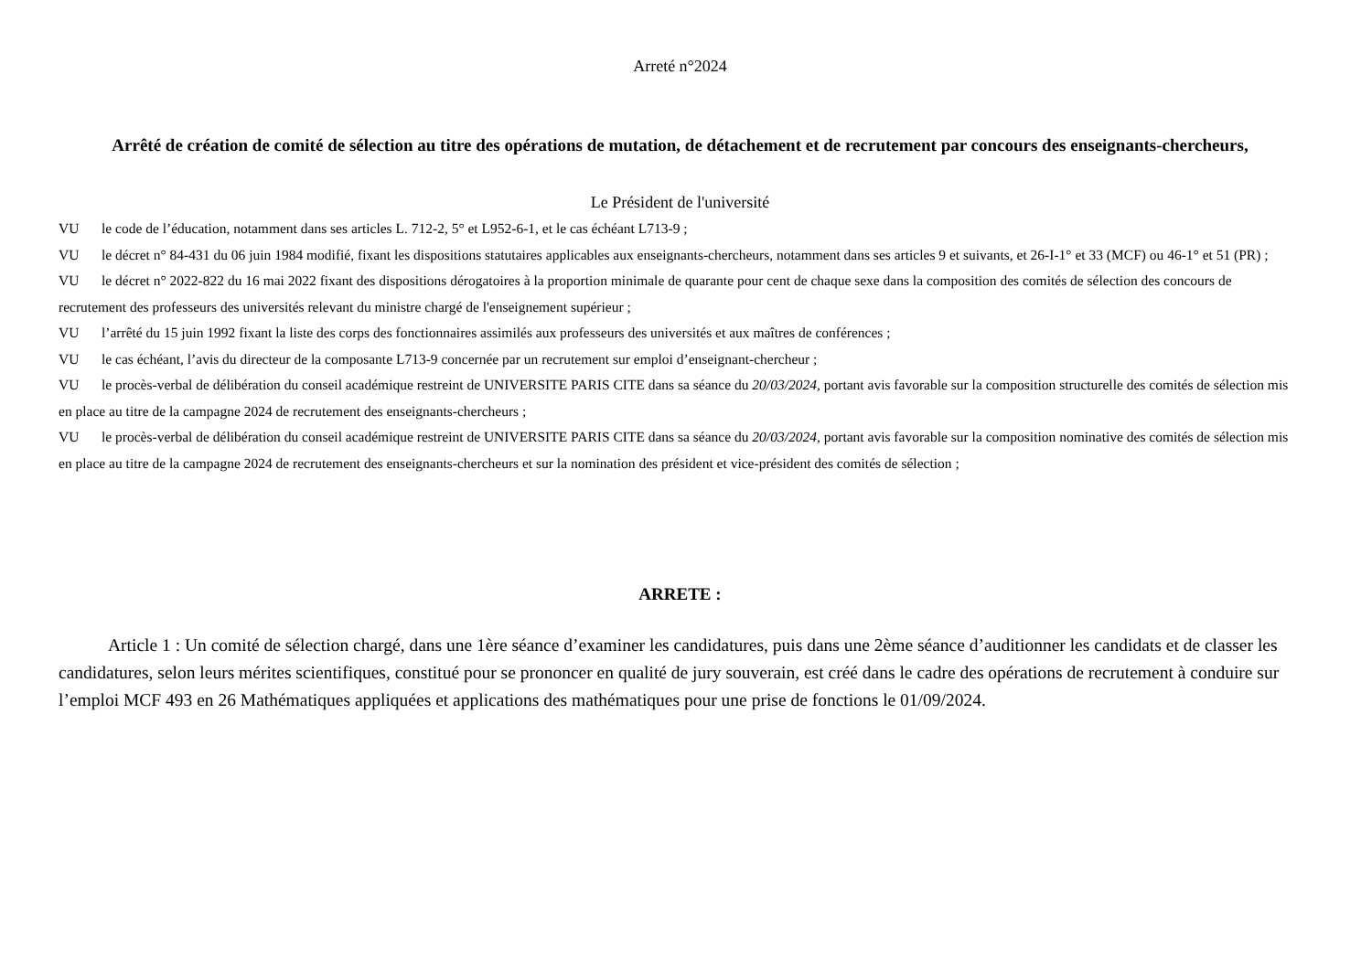Arreté n°2024
Arrêté de création de comité de sélection au titre des opérations de mutation, de détachement et de recrutement par concours des enseignants-chercheurs,
Le Président de l'université
VU le code de l’éducation, notamment dans ses articles L. 712-2, 5° et L952-6-1, et le cas échéant L713-9 ;
VU le décret n° 84-431 du 06 juin 1984 modifié, fixant les dispositions statutaires applicables aux enseignants-chercheurs, notamment dans ses articles 9 et suivants, et 26-I-1° et 33 (MCF) ou 46-1° et 51 (PR) ;
VU le décret n° 2022-822 du 16 mai 2022 fixant des dispositions dérogatoires à la proportion minimale de quarante pour cent de chaque sexe dans la composition des comités de sélection des concours de recrutement des professeurs des universités relevant du ministre chargé de l'enseignement supérieur ;
VU l’arrêté du 15 juin 1992 fixant la liste des corps des fonctionnaires assimilés aux professeurs des universités et aux maîtres de conférences ;
VU le cas échéant, l’avis du directeur de la composante L713-9 concernée par un recrutement sur emploi d’enseignant-chercheur ;
VU le procès-verbal de délibération du conseil académique restreint de UNIVERSITE PARIS CITE dans sa séance du 20/03/2024, portant avis favorable sur la composition structurelle des comités de sélection mis en place au titre de la campagne 2024 de recrutement des enseignants-chercheurs ;
VU le procès-verbal de délibération du conseil académique restreint de UNIVERSITE PARIS CITE dans sa séance du 20/03/2024, portant avis favorable sur la composition nominative des comités de sélection mis en place au titre de la campagne 2024 de recrutement des enseignants-chercheurs et sur la nomination des président et vice-président des comités de sélection ;
ARRETE :
Article 1 : Un comité de sélection chargé, dans une 1ère séance d’examiner les candidatures, puis dans une 2ème séance d’auditionner les candidats et de classer les candidatures, selon leurs mérites scientifiques, constitué pour se prononcer en qualité de jury souverain, est créé dans le cadre des opérations de recrutement à conduire sur l’emploi MCF 493 en 26 Mathématiques appliquées et applications des mathématiques pour une prise de fonctions le 01/09/2024.